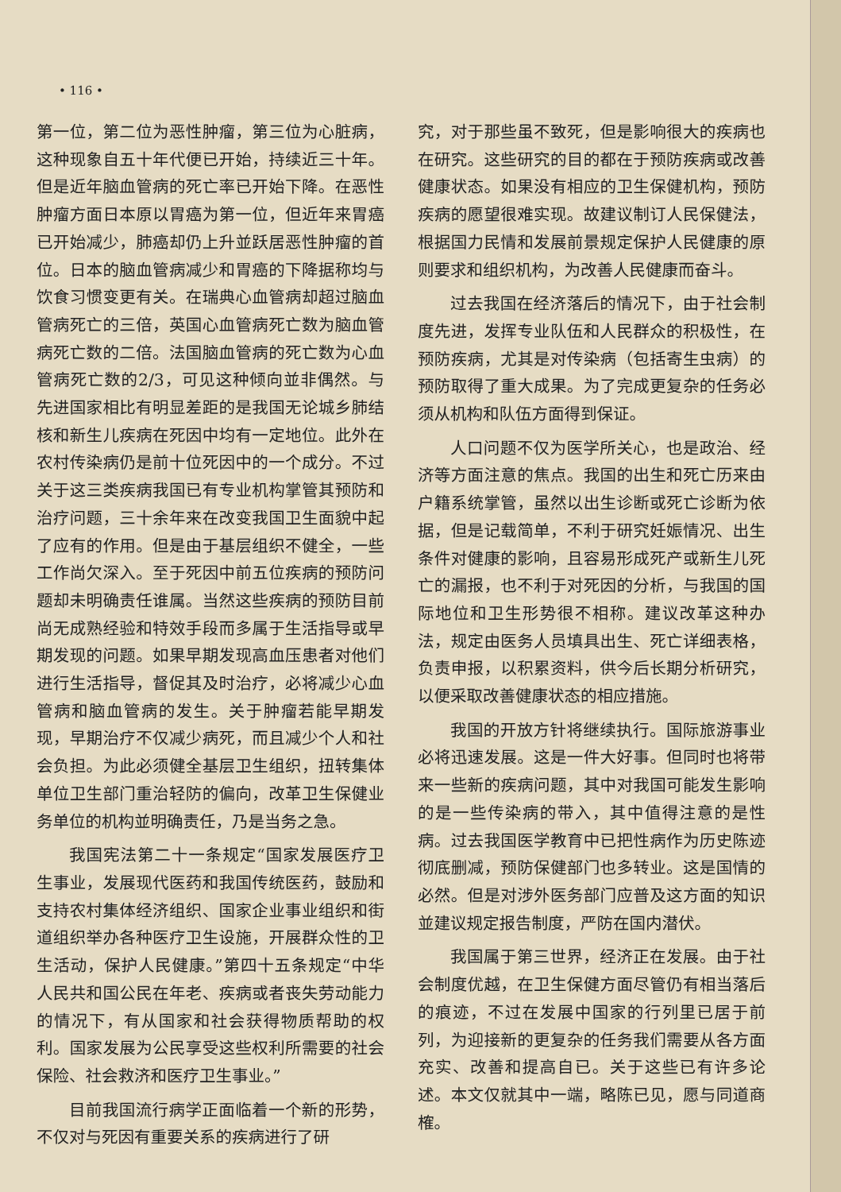• 116 •
第一位，第二位为恶性肿瘤，第三位为心脏病，这种现象自五十年代便已开始，持续近三十年。但是近年脑血管病的死亡率已开始下降。在恶性肿瘤方面日本原以胃癌为第一位，但近年来胃癌已开始减少，肺癌却仍上升並跃居恶性肿瘤的首位。日本的脑血管病减少和胃癌的下降据称均与饮食习惯变更有关。在瑞典心血管病却超过脑血管病死亡的三倍，英国心血管病死亡数为脑血管病死亡数的二倍。法国脑血管病的死亡数为心血管病死亡数的2/3，可见这种倾向並非偶然。与先进国家相比有明显差距的是我国无论城乡肺结核和新生儿疾病在死因中均有一定地位。此外在农村传染病仍是前十位死因中的一个成分。不过关于这三类疾病我国已有专业机构掌管其预防和治疗问题，三十余年来在改变我国卫生面貌中起了应有的作用。但是由于基层组织不健全，一些工作尚欠深入。至于死因中前五位疾病的预防问题却未明确责任谁属。当然这些疾病的预防目前尚无成熟经验和特效手段而多属于生活指导或早期发现的问题。如果早期发现高血压患者对他们进行生活指导，督促其及时治疗，必将减少心血管病和脑血管病的发生。关于肿瘤若能早期发现，早期治疗不仅减少病死，而且减少个人和社会负担。为此必须健全基层卫生组织，扭转集体单位卫生部门重治轻防的偏向，改革卫生保健业务单位的机构並明确责任，乃是当务之急。
我国宪法第二十一条规定“国家发展医疗卫生事业，发展现代医药和我国传统医药，鼓励和支持农村集体经济组织、国家企业事业组织和街道组织举办各种医疗卫生设施，开展群众性的卫生活动，保护人民健康。”第四十五条规定“中华人民共和国公民在年老、疾病或者丧失劳动能力的情况下，有从国家和社会获得物质帮助的权利。国家发展为公民享受这些权利所需要的社会保险、社会救济和医疗卫生事业。”
目前我国流行病学正面临着一个新的形势，不仅对与死因有重要关系的疾病进行了研
究，对于那些虽不致死，但是影响很大的疾病也在研究。这些研究的目的都在于预防疾病或改善健康状态。如果没有相应的卫生保健机构，预防疾病的愿望很难实现。故建议制订人民保健法，根据国力民情和发展前景规定保护人民健康的原则要求和组织机构，为改善人民健康而奋斗。
过去我国在经济落后的情况下，由于社会制度先进，发挥专业队伍和人民群众的积极性，在预防疾病，尤其是对传染病（包括寄生虫病）的预防取得了重大成果。为了完成更复杂的任务必须从机构和队伍方面得到保证。
人口问题不仅为医学所关心，也是政治、经济等方面注意的焦点。我国的出生和死亡历来由户籍系统掌管，虽然以出生诊断或死亡诊断为依据，但是记载简单，不利于研究妊娠情况、出生条件对健康的影响，且容易形成死产或新生儿死亡的漏报，也不利于对死因的分析，与我国的国际地位和卫生形势很不相称。建议改革这种办法，规定由医务人员填具出生、死亡详细表格，负责申报，以积累资料，供今后长期分析研究，以便采取改善健康状态的相应措施。
我国的开放方针将继续执行。国际旅游事业必将迅速发展。这是一件大好事。但同时也将带来一些新的疾病问题，其中对我国可能发生影响的是一些传染病的带入，其中值得注意的是性病。过去我国医学教育中已把性病作为历史陈迹彻底删减，预防保健部门也多转业。这是国情的必然。但是对涉外医务部门应普及这方面的知识並建议规定报告制度，严防在国内潜伏。
我国属于第三世界，经济正在发展。由于社会制度优越，在卫生保健方面尽管仍有相当落后的痕迹，不过在发展中国家的行列里已居于前列，为迎接新的更复杂的任务我们需要从各方面充实、改善和提高自已。关于这些已有许多论述。本文仅就其中一端，略陈已见，愿与同道商榷。